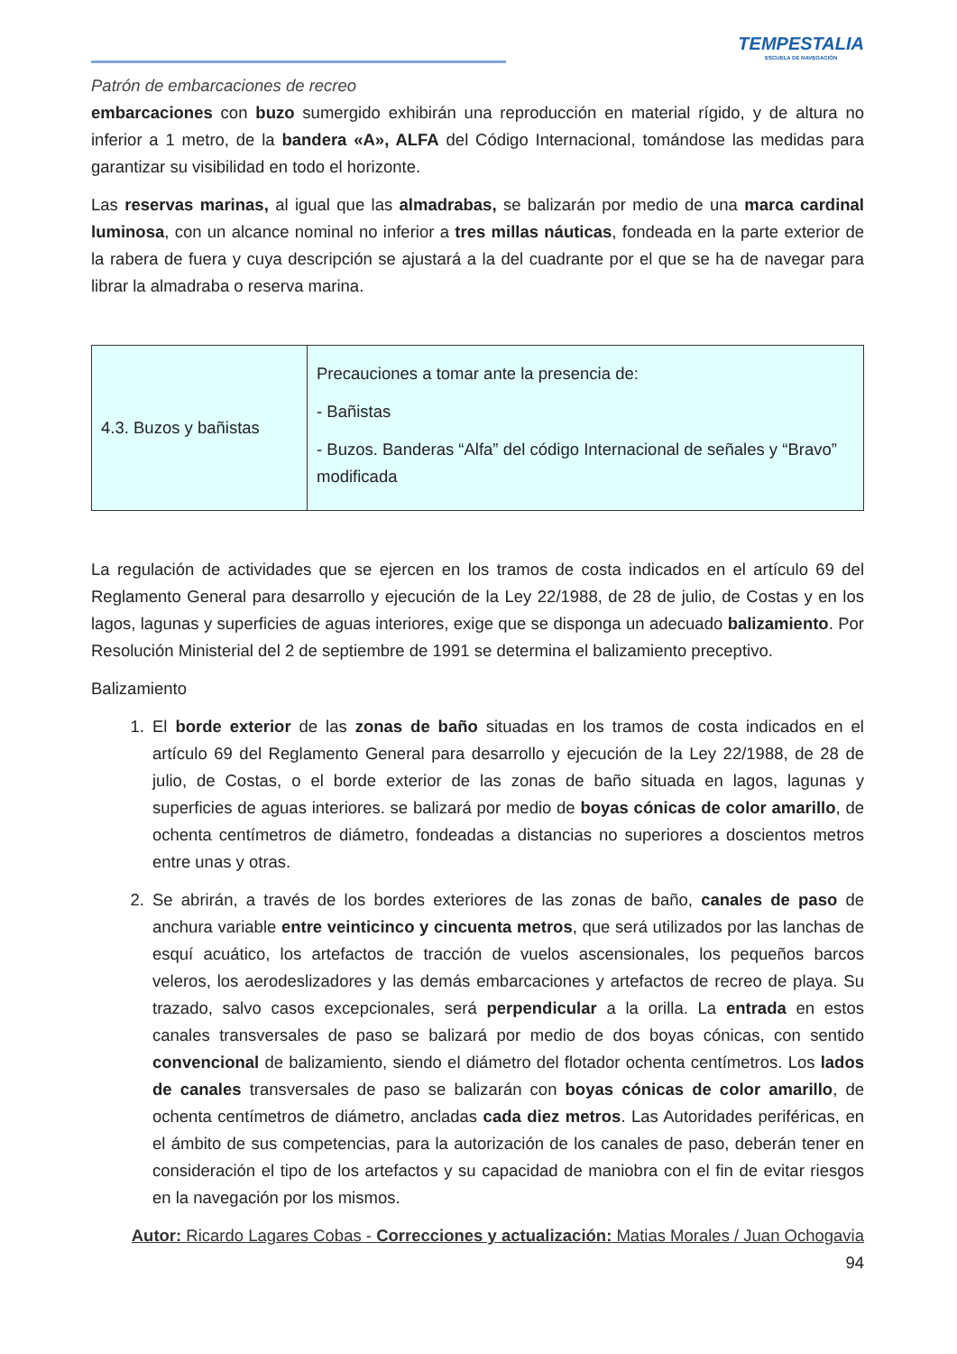TEMPESTALIA
ESCUELA DE NAVEGACIÓN
Patrón de embarcaciones de recreo
embarcaciones con buzo sumergido exhibirán una reproducción en material rígido, y de altura no inferior a 1 metro, de la bandera «A», ALFA del Código Internacional, tomándose las medidas para garantizar su visibilidad en todo el horizonte.
Las reservas marinas, al igual que las almadrabas, se balizarán por medio de una marca cardinal luminosa, con un alcance nominal no inferior a tres millas náuticas, fondeada en la parte exterior de la rabera de fuera y cuya descripción se ajustará a la del cuadrante por el que se ha de navegar para librar la almadraba o reserva marina.
| 4.3. Buzos y bañistas | Precauciones a tomar ante la presencia de: - Bañistas - Buzos. Banderas “Alfa” del código Internacional de señales y “Bravo” modificada |
La regulación de actividades que se ejercen en los tramos de costa indicados en el artículo 69 del Reglamento General para desarrollo y ejecución de la Ley 22/1988, de 28 de julio, de Costas y en los lagos, lagunas y superficies de aguas interiores, exige que se disponga un adecuado balizamiento. Por Resolución Ministerial del 2 de septiembre de 1991 se determina el balizamiento preceptivo.
Balizamiento
1. El borde exterior de las zonas de baño situadas en los tramos de costa indicados en el artículo 69 del Reglamento General para desarrollo y ejecución de la Ley 22/1988, de 28 de julio, de Costas, o el borde exterior de las zonas de baño situada en lagos, lagunas y superficies de aguas interiores. se balizará por medio de boyas cónicas de color amarillo, de ochenta centímetros de diámetro, fondeadas a distancias no superiores a doscientos metros entre unas y otras.
2. Se abrirán, a través de los bordes exteriores de las zonas de baño, canales de paso de anchura variable entre veinticinco y cincuenta metros, que será utilizados por las lanchas de esquí acuático, los artefactos de tracción de vuelos ascensionales, los pequeños barcos veleros, los aerodeslizadores y las demás embarcaciones y artefactos de recreo de playa. Su trazado, salvo casos excepcionales, será perpendicular a la orilla. La entrada en estos canales transversales de paso se balizará por medio de dos boyas cónicas, con sentido convencional de balizamiento, siendo el diámetro del flotador ochenta centímetros. Los lados de canales transversales de paso se balizarán con boyas cónicas de color amarillo, de ochenta centímetros de diámetro, ancladas cada diez metros. Las Autoridades periféricas, en el ámbito de sus competencias, para la autorización de los canales de paso, deberán tener en consideración el tipo de los artefactos y su capacidad de maniobra con el fin de evitar riesgos en la navegación por los mismos.
Autor: Ricardo Lagares Cobas - Correcciones y actualización: Matias Morales / Juan Ochogavia
94